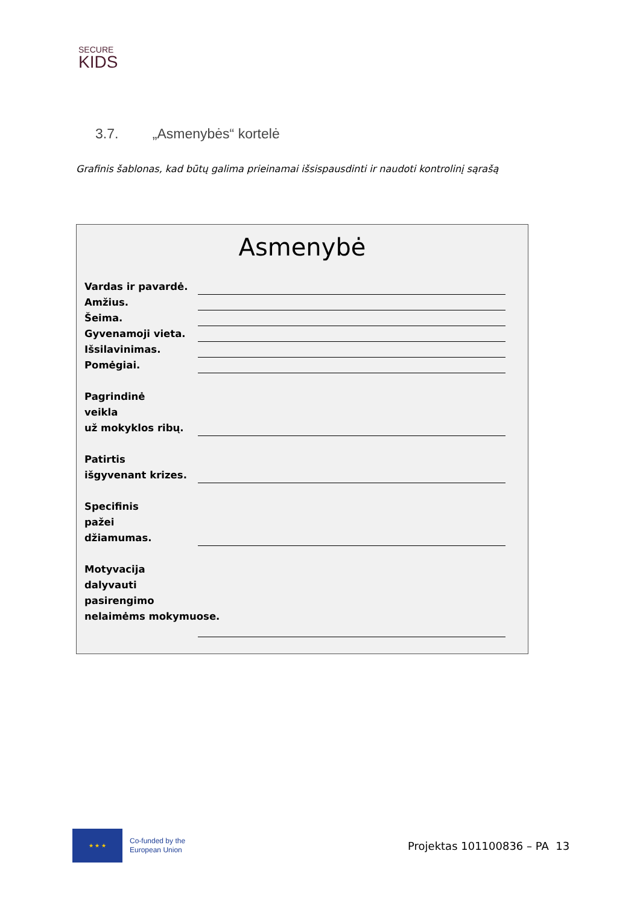SECURE
KIDS
3.7. „Asmenybės“ kortelė
Grafinis šablonas, kad būtų galima prieinamai išsispausdinti ir naudoti kontrolinį sąrašą
Asmenybė
Vardas ir pavardė.
Amžius.
Šeima.
Gyvenamoji vieta.
Išsilavinimas.
Pomėgiai.
Pagrindinė
veikla
už mokyklos ribų.
Patirtis
išgyvenant krizes.
Specifinis
pažei
džiamumas.
Motyvacija
dalyvauti
pasirengimo
nelaimėms mokymuose.
★ ★ ★
Co-funded by the
European Union
Projektas 101100836 – PA 13